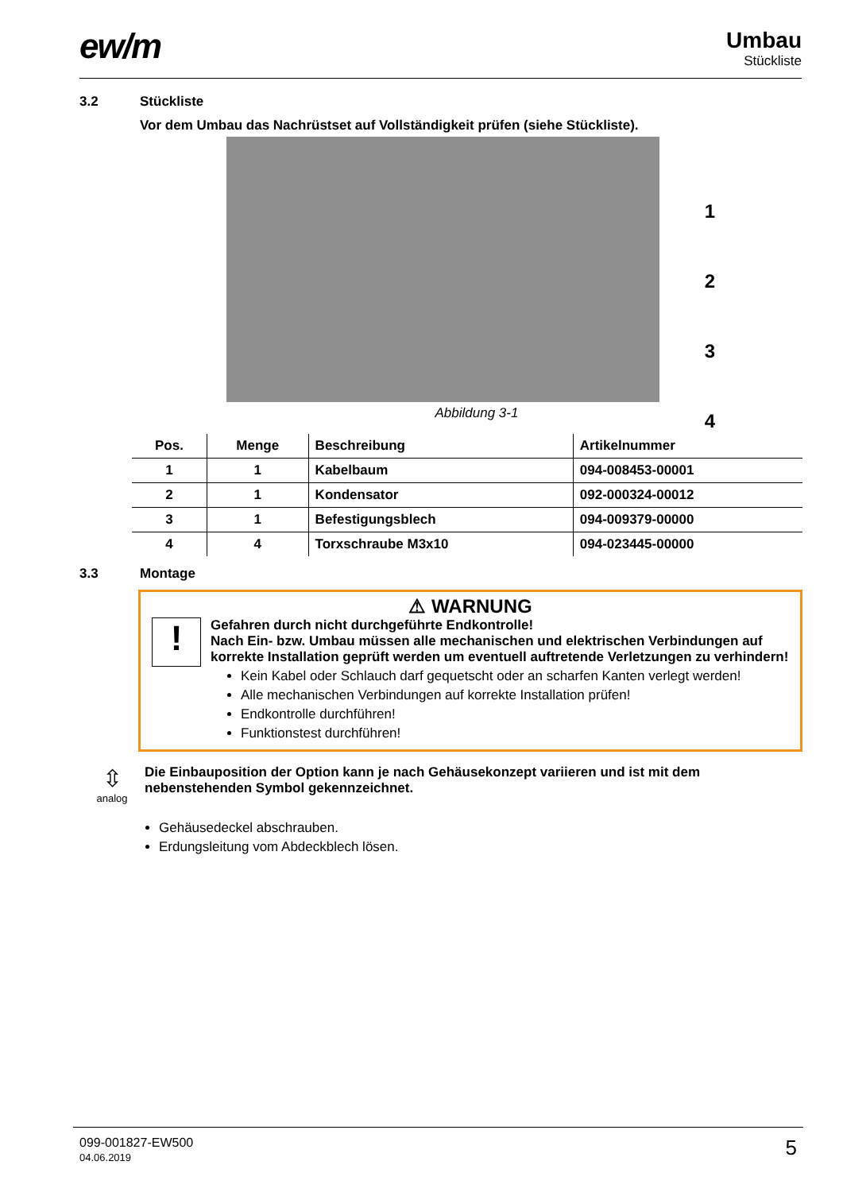ew/m
Umbau
Stückliste
3.2 Stückliste
Vor dem Umbau das Nachrüstset auf Vollständigkeit prüfen (siehe Stückliste).
1
2
3
4
Abbildung 3-1
| Pos. | Menge | Beschreibung | Artikelnummer |
| --- | --- | --- | --- |
| 1 | 1 | Kabelbaum | 094-008453-00001 |
| 2 | 1 | Kondensator | 092-000324-00012 |
| 3 | 1 | Befestigungsblech | 094-009379-00000 |
| 4 | 4 | Torxschraube M3x10 | 094-023445-00000 |
3.3 Montage
⚠ WARNUNG
!
Gefahren durch nicht durchgeführte Endkontrolle!
Nach Ein- bzw. Umbau müssen alle mechanischen und elektrischen Verbindungen auf korrekte Installation geprüft werden um eventuell auftretende Verletzungen zu verhindern!
Kein Kabel oder Schlauch darf gequetscht oder an scharfen Kanten verlegt werden!
Alle mechanischen Verbindungen auf korrekte Installation prüfen!
Endkontrolle durchführen!
Funktionstest durchführen!
⇳
analog
Die Einbauposition der Option kann je nach Gehäusekonzept variieren und ist mit dem nebenstehenden Symbol gekennzeichnet.
Gehäusedeckel abschrauben.
Erdungsleitung vom Abdeckblech lösen.
099-001827-EW500
04.06.2019
5